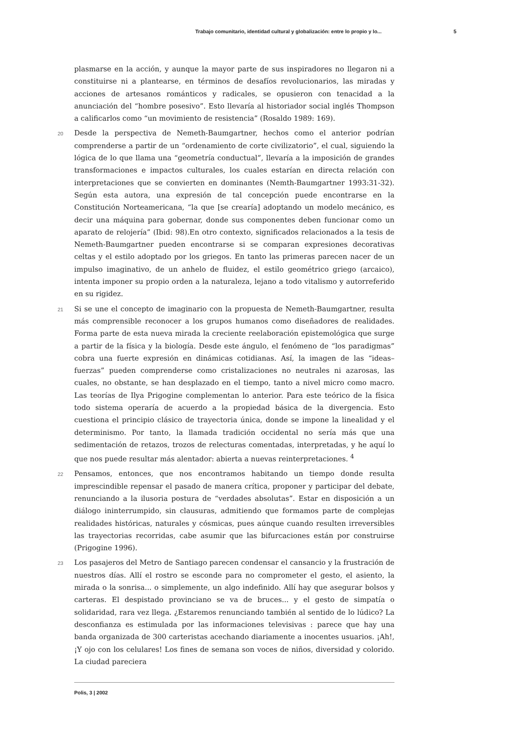Trabajo comunitario, identidad cultural y globalización: entre lo propio y lo... 5
plasmarse en la acción, y aunque la mayor parte de sus inspiradores no llegaron ni a constituirse ni a plantearse, en términos de desafíos revolucionarios, las miradas y acciones de artesanos románticos y radicales, se opusieron con tenacidad a la anunciación del “hombre posesivo”. Esto llevaría al historiador social inglés Thompson a calificarlos como “un movimiento de resistencia” (Rosaldo 1989: 169).
20 Desde la perspectiva de Nemeth-Baumgartner, hechos como el anterior podrían comprenderse a partir de un “ordenamiento de corte civilizatorio”, el cual, siguiendo la lógica de lo que llama una “geometría conductual”, llevaría a la imposición de grandes transformaciones e impactos culturales, los cuales estarían en directa relación con interpretaciones que se convierten en dominantes (Nemth-Baumgartner 1993:31-32). Según esta autora, una expresión de tal concepción puede encontrarse en la Constitución Norteamericana, “la que [se crearía] adoptando un modelo mecánico, es decir una máquina para gobernar, donde sus componentes deben funcionar como un aparato de relojería” (Ibid: 98).En otro contexto, significados relacionados a la tesis de Nemeth-Baumgartner pueden encontrarse si se comparan expresiones decorativas celtas y el estilo adoptado por los griegos. En tanto las primeras parecen nacer de un impulso imaginativo, de un anhelo de fluidez, el estilo geométrico griego (arcaico), intenta imponer su propio orden a la naturaleza, lejano a todo vitalismo y autorreferido en su rigidez.
21 Si se une el concepto de imaginario con la propuesta de Nemeth-Baumgartner, resulta más comprensible reconocer a los grupos humanos como diseñadores de realidades. Forma parte de esta nueva mirada la creciente reelaboración epistemológica que surge a partir de la física y la biología. Desde este ángulo, el fenómeno de “los paradigmas” cobra una fuerte expresión en dinámicas cotidianas. Así, la imagen de las “ideas–fuerzas” pueden comprenderse como cristalizaciones no neutrales ni azarosas, las cuales, no obstante, se han desplazado en el tiempo, tanto a nivel micro como macro. Las teorías de Ilya Prigogine complementan lo anterior. Para este teórico de la física todo sistema operaría de acuerdo a la propiedad básica de la divergencia. Esto cuestiona el principio clásico de trayectoria única, donde se impone la linealidad y el determinismo. Por tanto, la llamada tradición occidental no sería más que una sedimentación de retazos, trozos de relecturas comentadas, interpretadas, y he aquí lo que nos puede resultar más alentador: abierta a nuevas reinterpretaciones. <sup>4</sup>
22 Pensamos, entonces, que nos encontramos habitando un tiempo donde resulta imprescindible repensar el pasado de manera crítica, proponer y participar del debate, renunciando a la ilusoria postura de “verdades absolutas”. Estar en disposición a un diálogo ininterrumpido, sin clausuras, admitiendo que formamos parte de complejas realidades históricas, naturales y cósmicas, pues aúnque cuando resulten irreversibles las trayectorias recorridas, cabe asumir que las bifurcaciones están por construirse (Prigogine 1996).
23 Los pasajeros del Metro de Santiago parecen condensar el cansancio y la frustración de nuestros días. Allí el rostro se esconde para no comprometer el gesto, el asiento, la mirada o la sonrisa... o simplemente, un algo indefinido. Allí hay que asegurar bolsos y carteras. El despistado provinciano se va de bruces... y el gesto de simpatía o solidaridad, rara vez llega. ¿Estaremos renunciando también al sentido de lo lúdico? La desconfianza es estimulada por las informaciones televisivas : parece que hay una banda organizada de 300 carteristas acechando diariamente a inocentes usuarios. ¡Ah!, ¡Y ojo con los celulares! Los fines de semana son voces de niños, diversidad y colorido. La ciudad pareciera
Polis, 3 | 2002